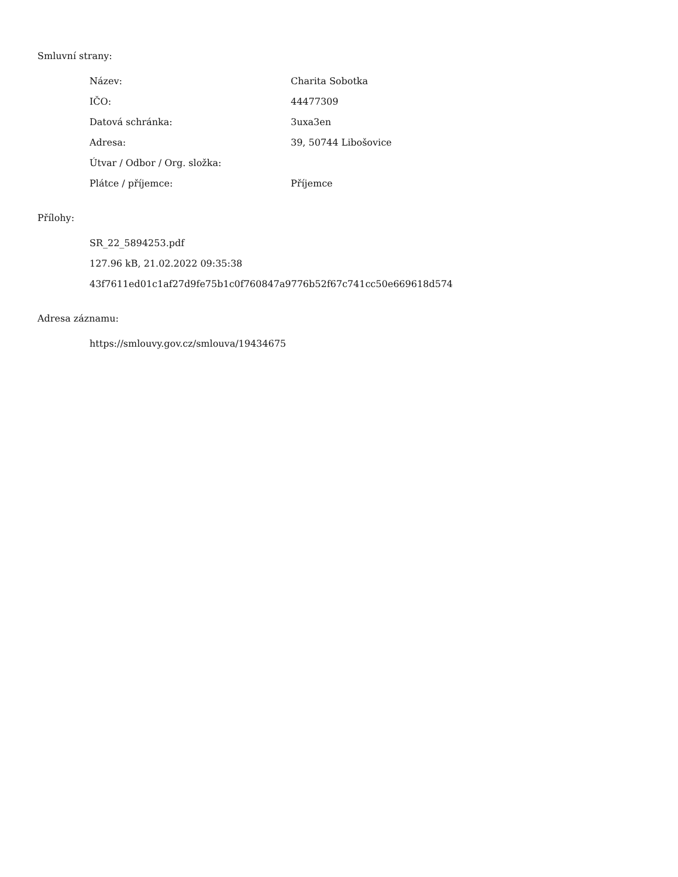Smluvní strany:
| Název: | Charita Sobotka |
| IČO: | 44477309 |
| Datová schránka: | 3uxa3en |
| Adresa: | 39, 50744 Libošovice |
| Útvar / Odbor / Org. složka: | |
| Plátce / příjemce: | Příjemce |
Přílohy:
SR_22_5894253.pdf
127.96 kB, 21.02.2022 09:35:38
43f7611ed01c1af27d9fe75b1c0f760847a9776b52f67c741cc50e669618d574
Adresa záznamu:
https://smlouvy.gov.cz/smlouva/19434675